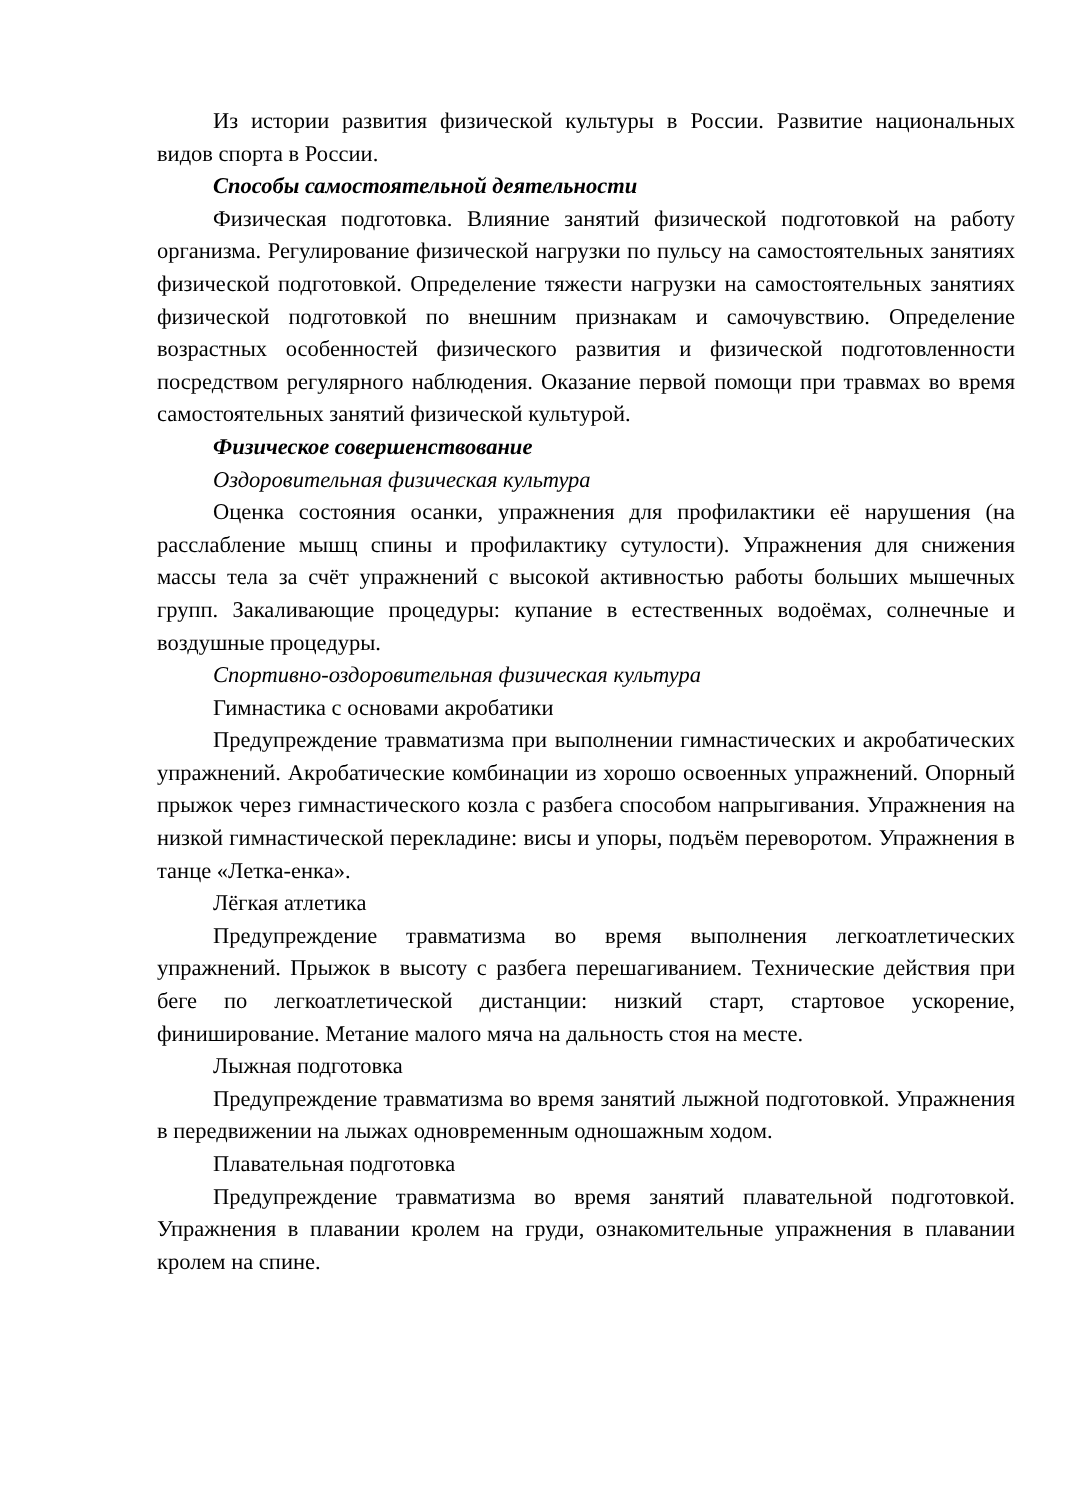Из истории развития физической культуры в России. Развитие национальных видов спорта в России.
Способы самостоятельной деятельности
Физическая подготовка. Влияние занятий физической подготовкой на работу организма. Регулирование физической нагрузки по пульсу на самостоятельных занятиях физической подготовкой. Определение тяжести нагрузки на самостоятельных занятиях физической подготовкой по внешним признакам и самочувствию. Определение возрастных особенностей физического развития и физической подготовленности посредством регулярного наблюдения. Оказание первой помощи при травмах во время самостоятельных занятий физической культурой.
Физическое совершенствование
Оздоровительная физическая культура
Оценка состояния осанки, упражнения для профилактики её нарушения (на расслабление мышц спины и профилактику сутулости). Упражнения для снижения массы тела за счёт упражнений с высокой активностью работы больших мышечных групп. Закаливающие процедуры: купание в естественных водоёмах, солнечные и воздушные процедуры.
Спортивно-оздоровительная физическая культура
Гимнастика с основами акробатики
Предупреждение травматизма при выполнении гимнастических и акробатических упражнений. Акробатические комбинации из хорошо освоенных упражнений. Опорный прыжок через гимнастического козла с разбега способом напрыгивания. Упражнения на низкой гимнастической перекладине: висы и упоры, подъём переворотом. Упражнения в танце «Летка-енка».
Лёгкая атлетика
Предупреждение травматизма во время выполнения легкоатлетических упражнений. Прыжок в высоту с разбега перешагиванием. Технические действия при беге по легкоатлетической дистанции: низкий старт, стартовое ускорение, финиширование. Метание малого мяча на дальность стоя на месте.
Лыжная подготовка
Предупреждение травматизма во время занятий лыжной подготовкой. Упражнения в передвижении на лыжах одновременным одношажным ходом.
Плавательная подготовка
Предупреждение травматизма во время занятий плавательной подготовкой. Упражнения в плавании кролем на груди, ознакомительные упражнения в плавании кролем на спине.